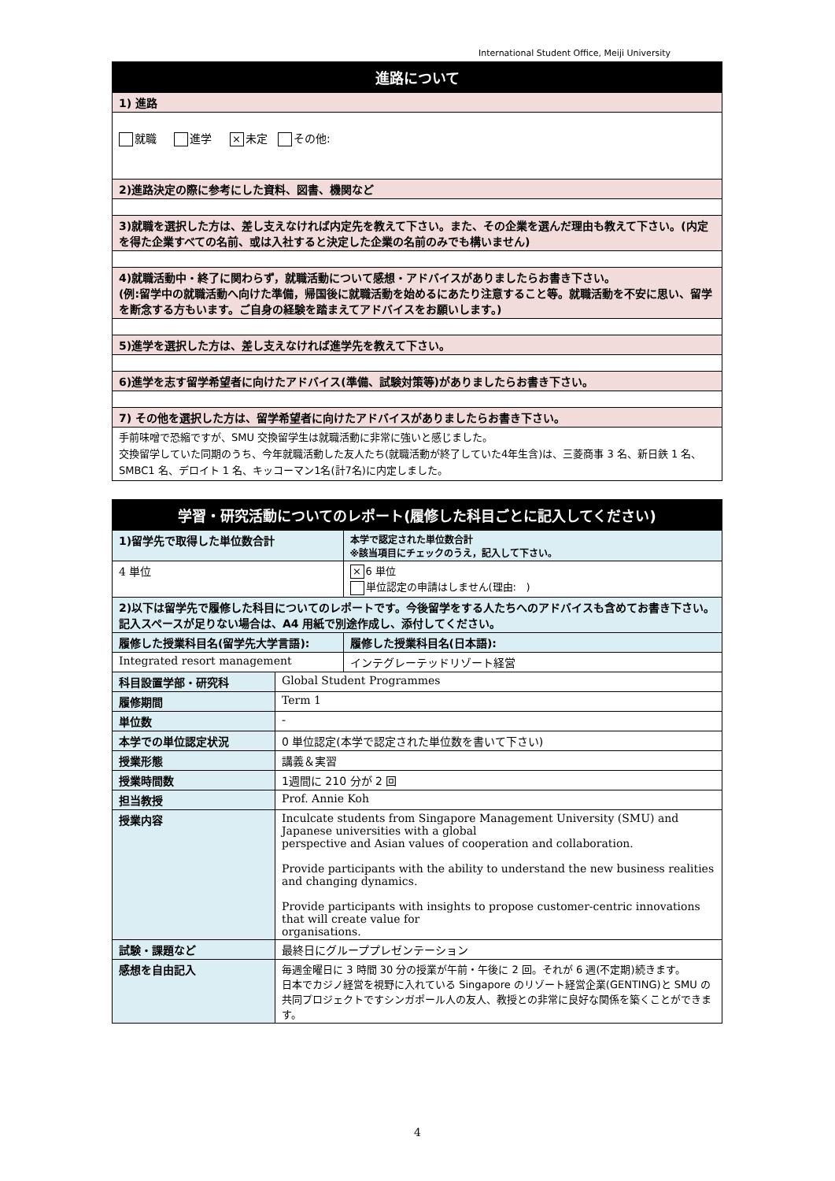International Student Office, Meiji University
| 進路について |
| 1) 進路 |
| 就職 進学 × 未定 その他: |
| 2)進路決定の際に参考にした資料、図書、機関など |
| 3)就職を選択した方は、差し支えなければ内定先を教えて下さい。また、その企業を選んだ理由も教えて下さい。(内定を得た企業すべての名前、或は入社すると決定した企業の名前のみでも構いません) |
| 4)就職活動中・終了に関わらず，就職活動について感想・アドバイスがありましたらお書き下さい。 (例:留学中の就職活動へ向けた準備，帰国後に就職活動を始めるにあたり注意すること等。就職活動を不安に思い、留学を断念する方もいます。ご自身の経験を踏まえてアドバイスをお願いします。) |
| 5)進学を選択した方は、差し支えなければ進学先を教えて下さい。 |
| 6)進学を志す留学希望者に向けたアドバイス(準備、試験対策等)がありましたらお書き下さい。 |
| 7) その他を選択した方は、留学希望者に向けたアドバイスがありましたらお書き下さい。 |
| 手前味噌で恐縮ですが、SMU 交換留学生は就職活動に非常に強いと感じました。 交換留学していた同期のうち、今年就職活動した友人たち(就職活動が終了していた4年生含)は、三菱商事 3 名、新日鉄 1 名、SMBC1 名、デロイト 1 名、キッコーマン1名(計7名)に内定しました。 |
| 学習・研究活動についてのレポート(履修した科目ごとに記入してください) | | |
| 1)留学先で取得した単位数合計 | | 本学で認定された単位数合計 ※該当項目にチェックのうえ，記入して下さい。 |
| 4 単位 | | × 6 単位 単位認定の申請はしません(理由: ) |
| 2)以下は留学先で履修した科目についてのレポートです。今後留学をする人たちへのアドバイスも含めてお書き下さい。記入スペースが足りない場合は、A4 用紙で別途作成し、添付してください。 | | |
| 履修した授業科目名(留学先大学言語): | | 履修した授業科目名(日本語): |
| Integrated resort management | | インテグレーテッドリゾート経営 |
| 科目設置学部・研究科 | Global Student Programmes | |
| 履修期間 | Term 1 | |
| 単位数 | - | |
| 本学での単位認定状況 | 0 単位認定(本学で認定された単位数を書いて下さい) | |
| 授業形態 | 講義＆実習 | |
| 授業時間数 | 1週間に 210 分が 2 回 | |
| 担当教授 | Prof. Annie Koh | |
| 授業内容 | Inculcate students from Singapore Management University (SMU) and Japanese universities with a global perspective and Asian values of cooperation and collaboration. Provide participants with the ability to understand the new business realities and changing dynamics. Provide participants with insights to propose customer-centric innovations that will create value for organisations. | |
| 試験・課題など | 最終日にグループプレゼンテーション | |
| 感想を自由記入 | 毎週金曜日に 3 時間 30 分の授業が午前・午後に 2 回。それが 6 週(不定期)続きます。 日本でカジノ経営を視野に入れている Singapore のリゾート経営企業(GENTING)と SMU の共同プロジェクトですシンガポール人の友人、教授との非常に良好な関係を築くことができます。 | |
4